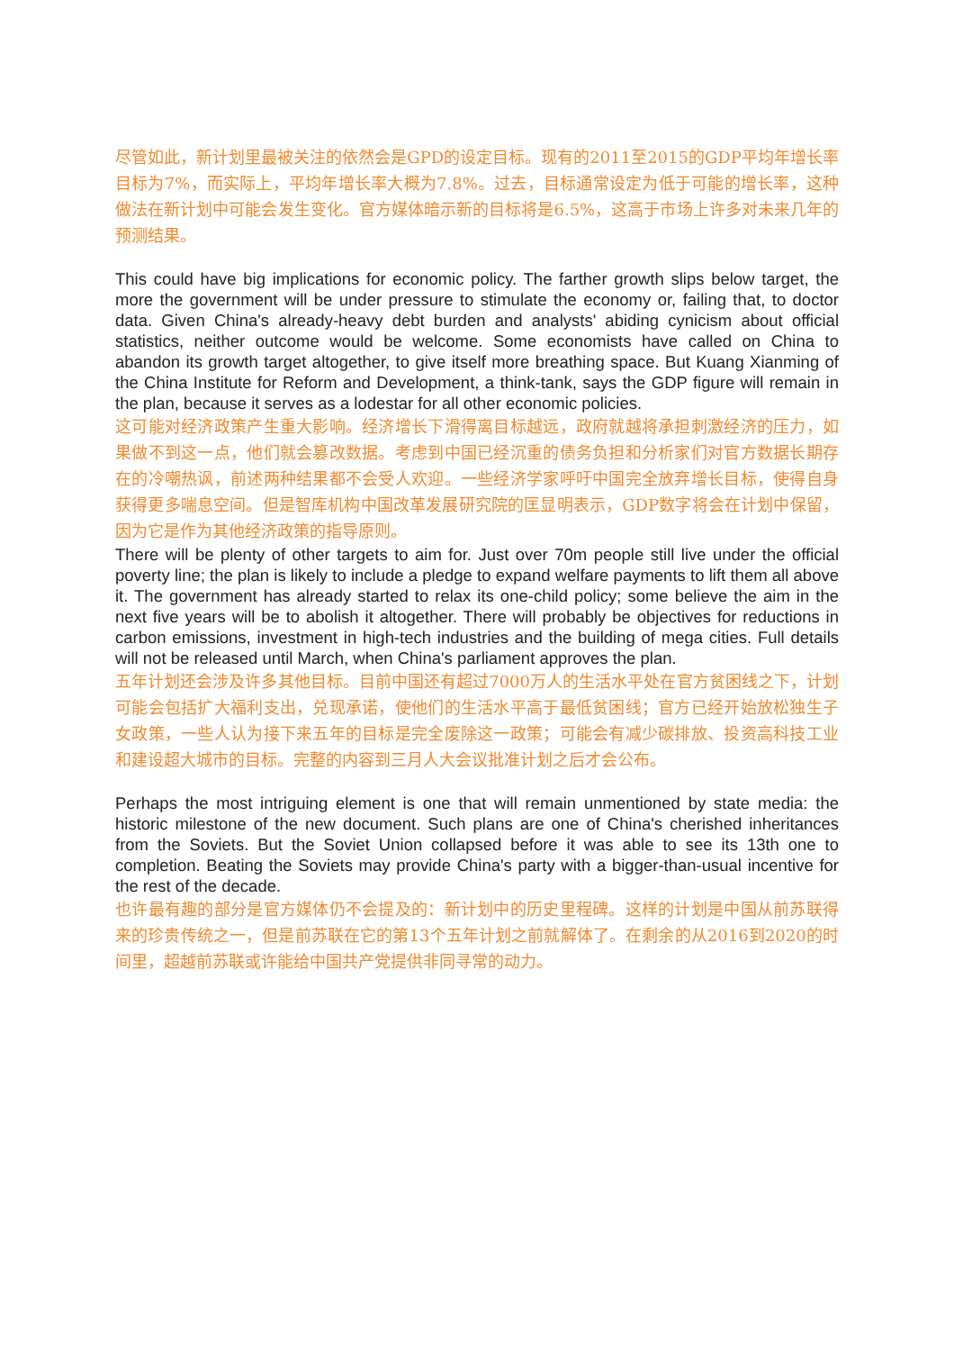尽管如此，新计划里最被关注的依然会是GPD的设定目标。现有的2011至2015的GDP平均年增长率目标为7%，而实际上，平均年增长率大概为7.8%。过去，目标通常设定为低于可能的增长率，这种做法在新计划中可能会发生变化。官方媒体暗示新的目标将是6.5%，这高于市场上许多对未来几年的预测结果。
This could have big implications for economic policy. The farther growth slips below target, the more the government will be under pressure to stimulate the economy or, failing that, to doctor data. Given China's already-heavy debt burden and analysts' abiding cynicism about official statistics, neither outcome would be welcome. Some economists have called on China to abandon its growth target altogether, to give itself more breathing space. But Kuang Xianming of the China Institute for Reform and Development, a think-tank, says the GDP figure will remain in the plan, because it serves as a lodestar for all other economic policies.
这可能对经济政策产生重大影响。经济增长下滑得离目标越远，政府就越将承担刺激经济的压力，如果做不到这一点，他们就会篡改数据。考虑到中国已经沉重的债务负担和分析家们对官方数据长期存在的冷嘲热讽，前述两种结果都不会受人欢迎。一些经济学家呼吁中国完全放弃增长目标，使得自身获得更多喘息空间。但是智库机构中国改革发展研究院的匡显明表示，GDP数字将会在计划中保留，因为它是作为其他经济政策的指导原则。
There will be plenty of other targets to aim for. Just over 70m people still live under the official poverty line; the plan is likely to include a pledge to expand welfare payments to lift them all above it. The government has already started to relax its one-child policy; some believe the aim in the next five years will be to abolish it altogether. There will probably be objectives for reductions in carbon emissions, investment in high-tech industries and the building of mega cities. Full details will not be released until March, when China's parliament approves the plan.
五年计划还会涉及许多其他目标。目前中国还有超过7000万人的生活水平处在官方贫困线之下，计划可能会包括扩大福利支出，兑现承诺，使他们的生活水平高于最低贫困线；官方已经开始放松独生子女政策，一些人认为接下来五年的目标是完全废除这一政策；可能会有减少碳排放、投资高科技工业和建设超大城市的目标。完整的内容到三月人大会议批准计划之后才会公布。
Perhaps the most intriguing element is one that will remain unmentioned by state media: the historic milestone of the new document. Such plans are one of China's cherished inheritances from the Soviets. But the Soviet Union collapsed before it was able to see its 13th one to completion. Beating the Soviets may provide China's party with a bigger-than-usual incentive for the rest of the decade.
也许最有趣的部分是官方媒体仍不会提及的：新计划中的历史里程碑。这样的计划是中国从前苏联得来的珍贵传统之一，但是前苏联在它的第13个五年计划之前就解体了。在剩余的从2016到2020的时间里，超越前苏联或许能给中国共产党提供非同寻常的动力。